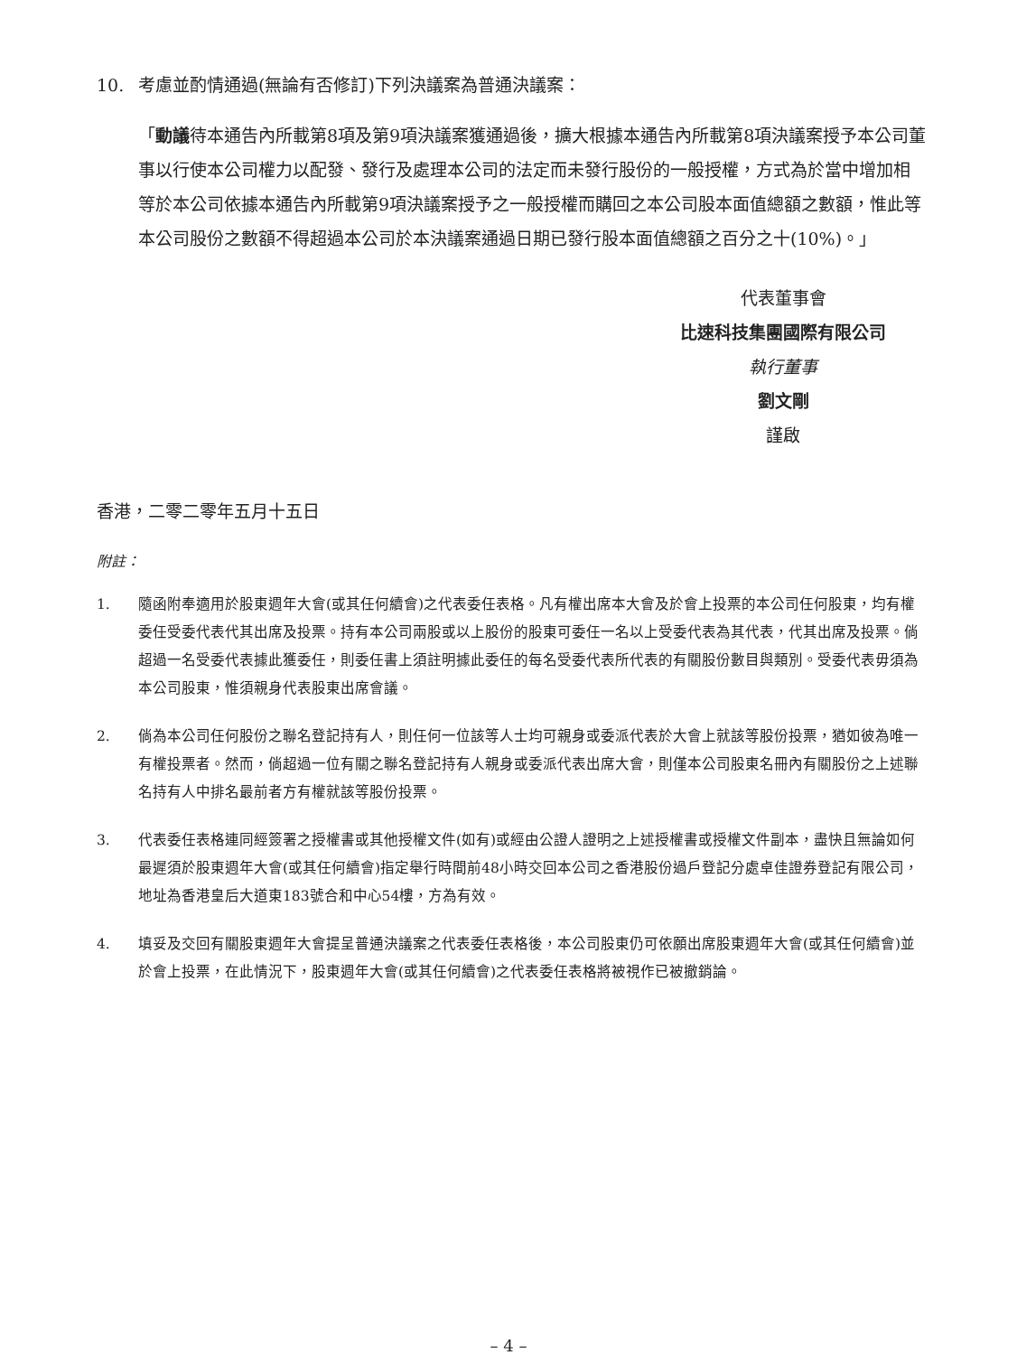10. 考慮並酌情通過(無論有否修訂)下列決議案為普通決議案：
「動議待本通告內所載第8項及第9項決議案獲通過後，擴大根據本通告內所載第8項決議案授予本公司董事以行使本公司權力以配發、發行及處理本公司的法定而未發行股份的一般授權，方式為於當中增加相等於本公司依據本通告內所載第9項決議案授予之一般授權而購回之本公司股本面值總額之數額，惟此等本公司股份之數額不得超過本公司於本決議案通過日期已發行股本面值總額之百分之十(10%)。」
代表董事會
比速科技集團國際有限公司
執行董事
劉文剛
謹啟
香港，二零二零年五月十五日
附註：
1. 隨函附奉適用於股東週年大會(或其任何續會)之代表委任表格。凡有權出席本大會及於會上投票的本公司任何股東，均有權委任受委代表代其出席及投票。持有本公司兩股或以上股份的股東可委任一名以上受委代表為其代表，代其出席及投票。倘超過一名受委代表據此獲委任，則委任書上須註明據此委任的每名受委代表所代表的有關股份數目與類別。受委代表毋須為本公司股東，惟須親身代表股東出席會議。
2. 倘為本公司任何股份之聯名登記持有人，則任何一位該等人士均可親身或委派代表於大會上就該等股份投票，猶如彼為唯一有權投票者。然而，倘超過一位有關之聯名登記持有人親身或委派代表出席大會，則僅本公司股東名冊內有關股份之上述聯名持有人中排名最前者方有權就該等股份投票。
3. 代表委任表格連同經簽署之授權書或其他授權文件(如有)或經由公證人證明之上述授權書或授權文件副本，盡快且無論如何最遲須於股東週年大會(或其任何續會)指定舉行時間前48小時交回本公司之香港股份過戶登記分處卓佳證券登記有限公司，地址為香港皇后大道東183號合和中心54樓，方為有效。
4. 填妥及交回有關股東週年大會提呈普通決議案之代表委任表格後，本公司股東仍可依願出席股東週年大會(或其任何續會)並於會上投票，在此情況下，股東週年大會(或其任何續會)之代表委任表格將被視作已被撤銷論。
– 4 –